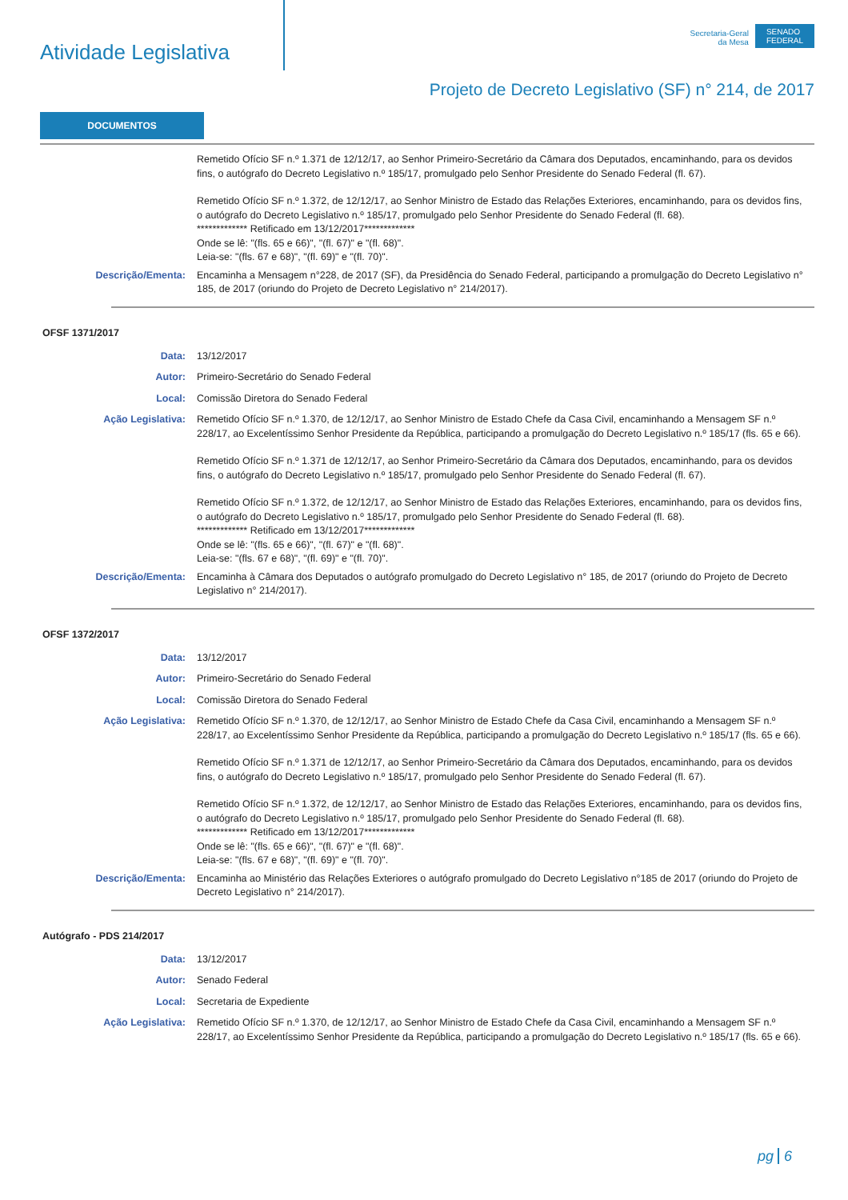Atividade Legislativa
Secretaria-Geral
da Mesa
SENADO
FEDERAL
Projeto de Decreto Legislativo (SF) n° 214, de 2017
DOCUMENTOS
Remetido Ofício SF n.º 1.371 de 12/12/17, ao Senhor Primeiro-Secretário da Câmara dos Deputados, encaminhando, para os devidos fins, o autógrafo do Decreto Legislativo n.º 185/17, promulgado pelo Senhor Presidente do Senado Federal (fl. 67).
Remetido Ofício SF n.º 1.372, de 12/12/17, ao Senhor Ministro de Estado das Relações Exteriores, encaminhando, para os devidos fins, o autógrafo do Decreto Legislativo n.º 185/17, promulgado pelo Senhor Presidente do Senado Federal (fl. 68).
************* Retificado em 13/12/2017*************
Onde se lê: "(fls. 65 e 66)", "(fl. 67)" e "(fl. 68)".
Leia-se: "(fls. 67 e 68)", "(fl. 69)" e "(fl. 70)".
Descrição/Ementa: Encaminha a Mensagem n°228, de 2017 (SF), da Presidência do Senado Federal, participando a promulgação do Decreto Legislativo n° 185, de 2017 (oriundo do Projeto de Decreto Legislativo n° 214/2017).
OFSF 1371/2017
Data: 13/12/2017
Autor: Primeiro-Secretário do Senado Federal
Local: Comissão Diretora do Senado Federal
Ação Legislativa: Remetido Ofício SF n.º 1.370, de 12/12/17, ao Senhor Ministro de Estado Chefe da Casa Civil, encaminhando a Mensagem SF n.º 228/17, ao Excelentíssimo Senhor Presidente da República, participando a promulgação do Decreto Legislativo n.º 185/17 (fls. 65 e 66).
Remetido Ofício SF n.º 1.371 de 12/12/17, ao Senhor Primeiro-Secretário da Câmara dos Deputados, encaminhando, para os devidos fins, o autógrafo do Decreto Legislativo n.º 185/17, promulgado pelo Senhor Presidente do Senado Federal (fl. 67).
Remetido Ofício SF n.º 1.372, de 12/12/17, ao Senhor Ministro de Estado das Relações Exteriores, encaminhando, para os devidos fins, o autógrafo do Decreto Legislativo n.º 185/17, promulgado pelo Senhor Presidente do Senado Federal (fl. 68).
************* Retificado em 13/12/2017*************
Onde se lê: "(fls. 65 e 66)", "(fl. 67)" e "(fl. 68)".
Leia-se: "(fls. 67 e 68)", "(fl. 69)" e "(fl. 70)".
Descrição/Ementa: Encaminha à Câmara dos Deputados o autógrafo promulgado do Decreto Legislativo n° 185, de 2017 (oriundo do Projeto de Decreto Legislativo n° 214/2017).
OFSF 1372/2017
Data: 13/12/2017
Autor: Primeiro-Secretário do Senado Federal
Local: Comissão Diretora do Senado Federal
Ação Legislativa: Remetido Ofício SF n.º 1.370, de 12/12/17, ao Senhor Ministro de Estado Chefe da Casa Civil, encaminhando a Mensagem SF n.º 228/17, ao Excelentíssimo Senhor Presidente da República, participando a promulgação do Decreto Legislativo n.º 185/17 (fls. 65 e 66).
Remetido Ofício SF n.º 1.371 de 12/12/17, ao Senhor Primeiro-Secretário da Câmara dos Deputados, encaminhando, para os devidos fins, o autógrafo do Decreto Legislativo n.º 185/17, promulgado pelo Senhor Presidente do Senado Federal (fl. 67).
Remetido Ofício SF n.º 1.372, de 12/12/17, ao Senhor Ministro de Estado das Relações Exteriores, encaminhando, para os devidos fins, o autógrafo do Decreto Legislativo n.º 185/17, promulgado pelo Senhor Presidente do Senado Federal (fl. 68).
************* Retificado em 13/12/2017*************
Onde se lê: "(fls. 65 e 66)", "(fl. 67)" e "(fl. 68)".
Leia-se: "(fls. 67 e 68)", "(fl. 69)" e "(fl. 70)".
Descrição/Ementa: Encaminha ao Ministério das Relações Exteriores o autógrafo promulgado do Decreto Legislativo n°185 de 2017 (oriundo do Projeto de Decreto Legislativo n° 214/2017).
Autógrafo - PDS 214/2017
Data: 13/12/2017
Autor: Senado Federal
Local: Secretaria de Expediente
Ação Legislativa: Remetido Ofício SF n.º 1.370, de 12/12/17, ao Senhor Ministro de Estado Chefe da Casa Civil, encaminhando a Mensagem SF n.º 228/17, ao Excelentíssimo Senhor Presidente da República, participando a promulgação do Decreto Legislativo n.º 185/17 (fls. 65 e 66).
pg 6